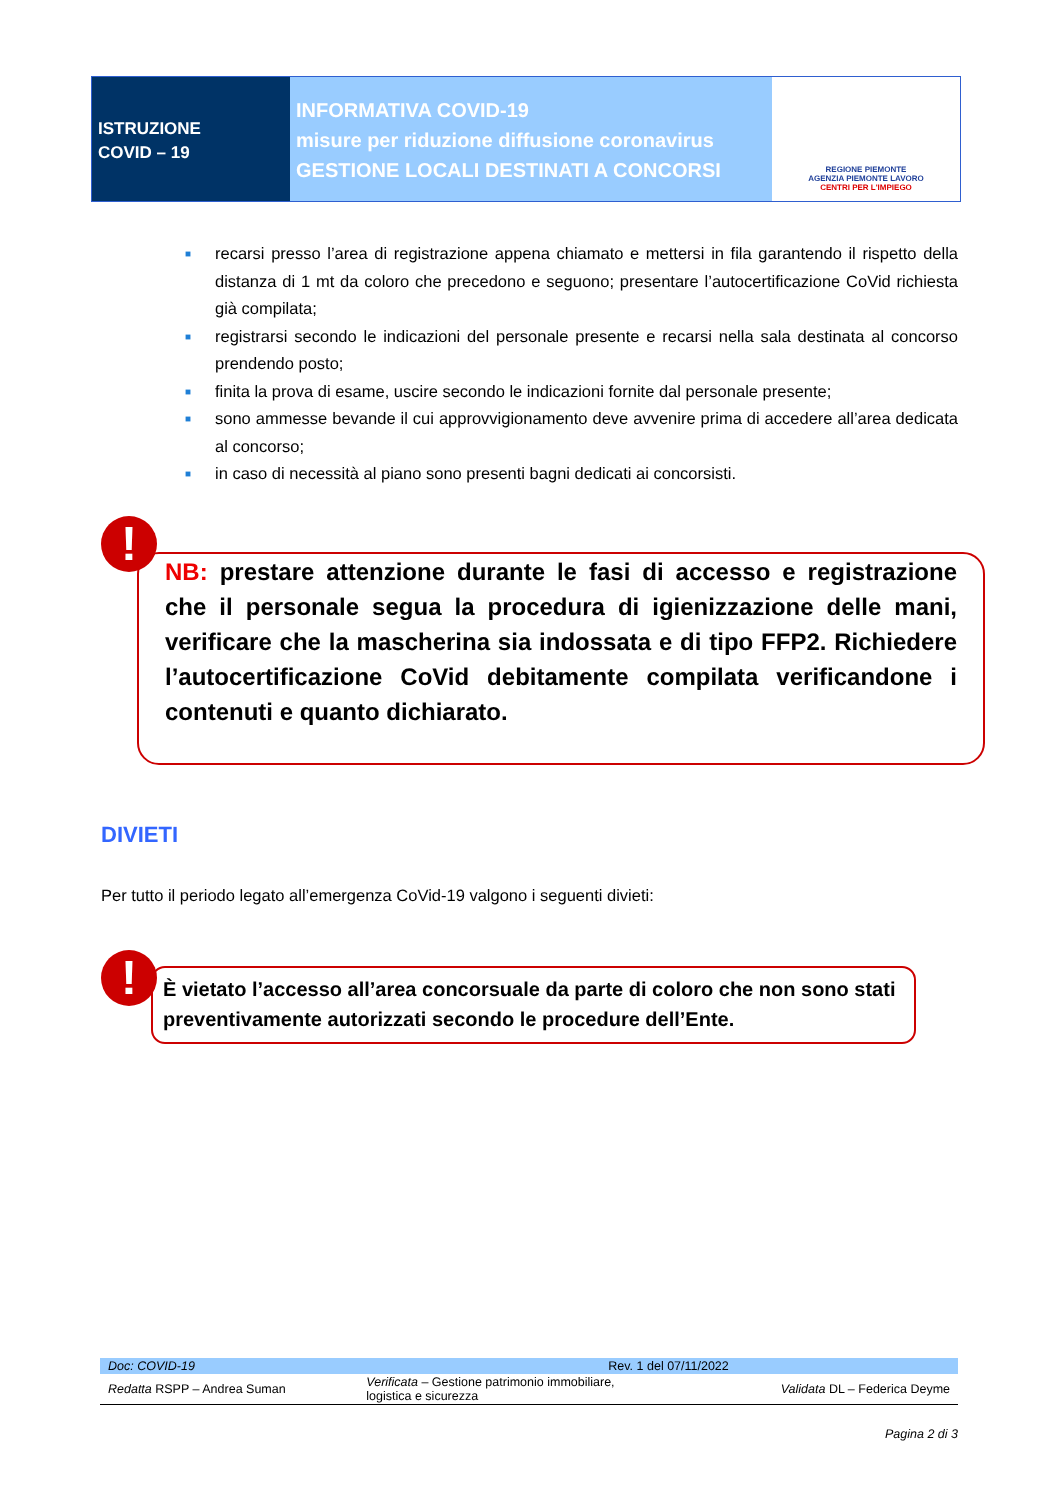ISTRUZIONE
COVID – 19
INFORMATIVA COVID-19
misure per riduzione diffusione coronavirus
GESTIONE LOCALI DESTINATI A CONCORSI
REGIONE PIEMONTE
AGENZIA PIEMONTE LAVORO
CENTRI PER L'IMPIEGO
■ recarsi presso l’area di registrazione appena chiamato e mettersi in fila garantendo il rispetto della distanza di 1 mt da coloro che precedono e seguono; presentare l’autocertificazione CoVid richiesta già compilata;
■ registrarsi secondo le indicazioni del personale presente e recarsi nella sala destinata al concorso prendendo posto;
■ finita la prova di esame, uscire secondo le indicazioni fornite dal personale presente;
■ sono ammesse bevande il cui approvvigionamento deve avvenire prima di accedere all’area dedicata al concorso;
■ in caso di necessità al piano sono presenti bagni dedicati ai concorsisti.
NB: prestare attenzione durante le fasi di accesso e registrazione che il personale segua la procedura di igienizzazione delle mani, verificare che la mascherina sia indossata e di tipo FFP2. Richiedere l’autocertificazione CoVid debitamente compilata verificandone i contenuti e quanto dichiarato.
!
DIVIETI
Per tutto il periodo legato all’emergenza CoVid-19 valgono i seguenti divieti:
È vietato l’accesso all’area concorsuale da parte di coloro che non sono stati preventivamente autorizzati secondo le procedure dell’Ente.
!
| Doc: COVID-19 | Rev. 1 del 07/11/2022 | |
| Redatta RSPP – Andrea Suman | Verificata – Gestione patrimonio immobiliare, logistica e sicurezza | Validata DL – Federica Deyme |
Pagina 2 di 3